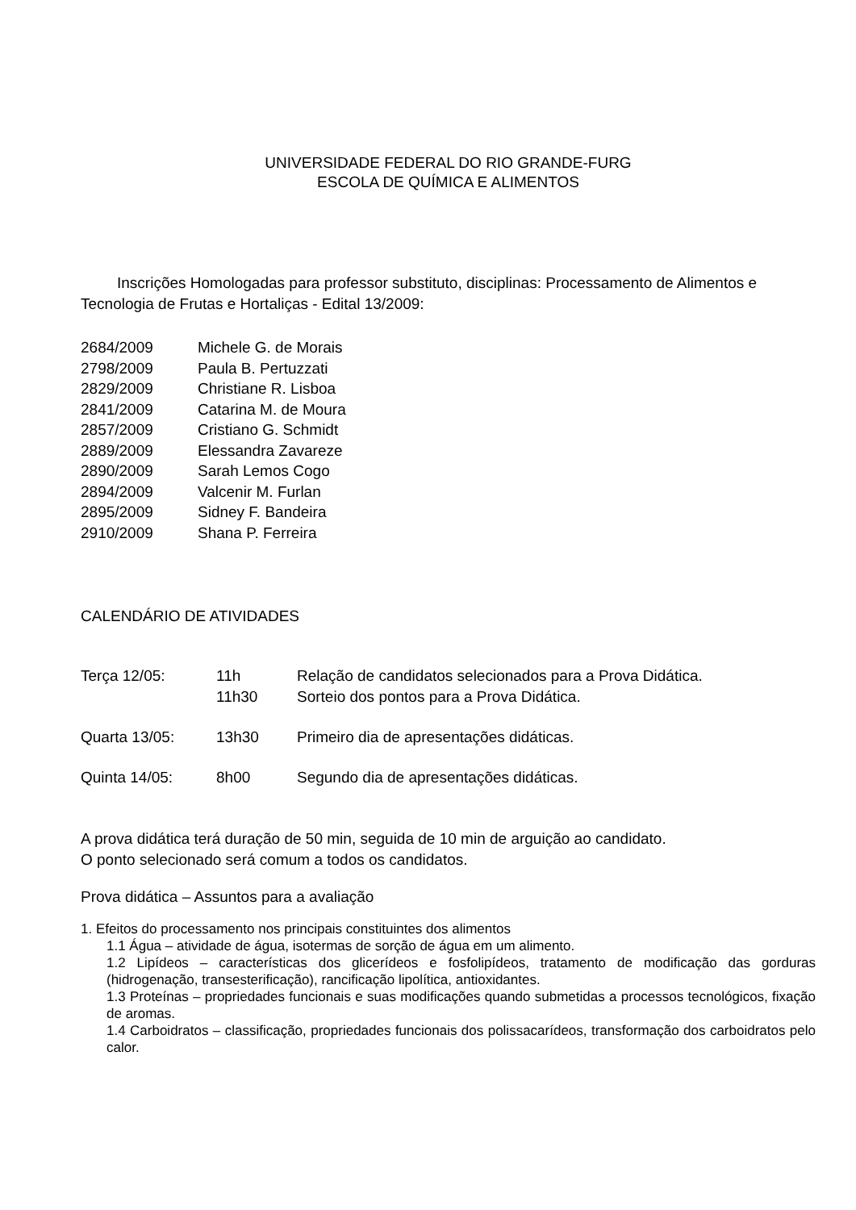UNIVERSIDADE FEDERAL DO RIO GRANDE-FURG
ESCOLA DE QUÍMICA E ALIMENTOS
Inscrições Homologadas para professor substituto, disciplinas: Processamento de Alimentos e Tecnologia de Frutas e Hortaliças - Edital 13/2009:
2684/2009 Michele G. de Morais
2798/2009 Paula B. Pertuzzati
2829/2009 Christiane R. Lisboa
2841/2009 Catarina M. de Moura
2857/2009 Cristiano G. Schmidt
2889/2009 Elessandra Zavareze
2890/2009 Sarah Lemos Cogo
2894/2009 Valcenir M. Furlan
2895/2009 Sidney F. Bandeira
2910/2009 Shana P. Ferreira
CALENDÁRIO DE ATIVIDADES
Terça 12/05: 11h Relação de candidatos selecionados para a Prova Didática.
11h30 Sorteio dos pontos para a Prova Didática.
Quarta 13/05: 13h30 Primeiro dia de apresentações didáticas.
Quinta 14/05: 8h00 Segundo dia de apresentações didáticas.
A prova didática terá duração de 50 min, seguida de 10 min de arguição ao candidato.
O ponto selecionado será comum a todos os candidatos.
Prova didática – Assuntos para a avaliação
1. Efeitos do processamento nos principais constituintes dos alimentos
1.1 Água – atividade de água, isotermas de sorção de água em um alimento.
1.2 Lipídeos – características dos glicerídeos e fosfolipídeos, tratamento de modificação das gorduras (hidrogenação, transesterificação), rancificação lipolítica, antioxidantes.
1.3 Proteínas – propriedades funcionais e suas modificações quando submetidas a processos tecnológicos, fixação de aromas.
1.4 Carboidratos – classificação, propriedades funcionais dos polissacarídeos, transformação dos carboidratos pelo calor.